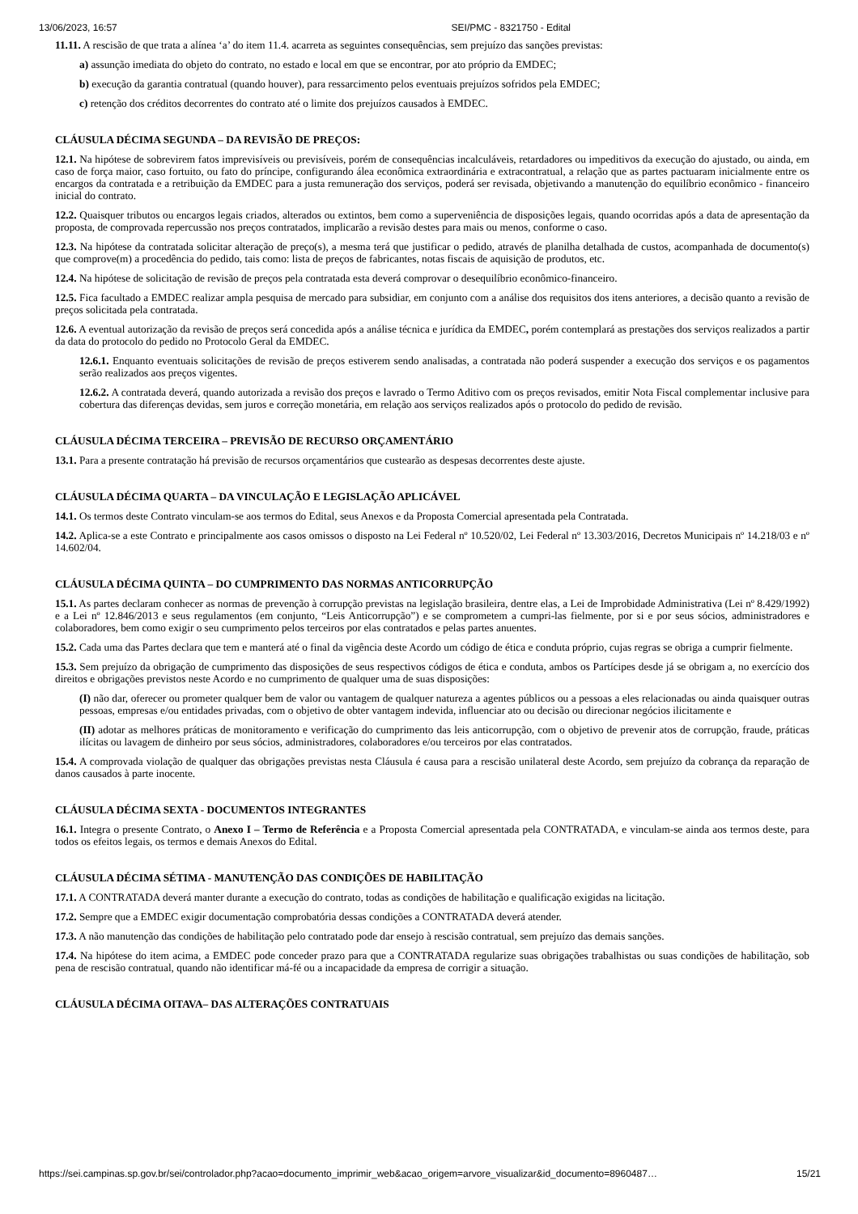13/06/2023, 16:57 SEI/PMC - 8321750 - Edital
11.11. A rescisão de que trata a alínea ‘a’ do item 11.4. acarreta as seguintes consequências, sem prejuízo das sanções previstas:
a) assunção imediata do objeto do contrato, no estado e local em que se encontrar, por ato próprio da EMDEC;
b) execução da garantia contratual (quando houver), para ressarcimento pelos eventuais prejuízos sofridos pela EMDEC;
c) retenção dos créditos decorrentes do contrato até o limite dos prejuízos causados à EMDEC.
CLÁUSULA DÉCIMA SEGUNDA – DA REVISÃO DE PREÇOS:
12.1. Na hipótese de sobrevirem fatos imprevisíveis ou previsíveis, porém de consequências incalculáveis, retardadores ou impeditivos da execução do ajustado, ou ainda, em caso de força maior, caso fortuito, ou fato do príncipe, configurando álea econômica extraordinária e extracontratual, a relação que as partes pactuaram inicialmente entre os encargos da contratada e a retribuição da EMDEC para a justa remuneração dos serviços, poderá ser revisada, objetivando a manutenção do equilíbrio econômico - financeiro inicial do contrato.
12.2. Quaisquer tributos ou encargos legais criados, alterados ou extintos, bem como a superveniência de disposições legais, quando ocorridas após a data de apresentação da proposta, de comprovada repercussão nos preços contratados, implicarão a revisão destes para mais ou menos, conforme o caso.
12.3. Na hipótese da contratada solicitar alteração de preço(s), a mesma terá que justificar o pedido, através de planilha detalhada de custos, acompanhada de documento(s) que comprove(m) a procedência do pedido, tais como: lista de preços de fabricantes, notas fiscais de aquisição de produtos, etc.
12.4. Na hipótese de solicitação de revisão de preços pela contratada esta deverá comprovar o desequilíbrio econômico-financeiro.
12.5. Fica facultado a EMDEC realizar ampla pesquisa de mercado para subsidiar, em conjunto com a análise dos requisitos dos itens anteriores, a decisão quanto a revisão de preços solicitada pela contratada.
12.6. A eventual autorização da revisão de preços será concedida após a análise técnica e jurídica da EMDEC, porém contemplará as prestações dos serviços realizados a partir da data do protocolo do pedido no Protocolo Geral da EMDEC.
12.6.1. Enquanto eventuais solicitações de revisão de preços estiverem sendo analisadas, a contratada não poderá suspender a execução dos serviços e os pagamentos serão realizados aos preços vigentes.
12.6.2. A contratada deverá, quando autorizada a revisão dos preços e lavrado o Termo Aditivo com os preços revisados, emitir Nota Fiscal complementar inclusive para cobertura das diferenças devidas, sem juros e correção monetária, em relação aos serviços realizados após o protocolo do pedido de revisão.
CLÁUSULA DÉCIMA TERCEIRA – PREVISÃO DE RECURSO ORÇAMENTÁRIO
13.1. Para a presente contratação há previsão de recursos orçamentários que custearão as despesas decorrentes deste ajuste.
CLÁUSULA DÉCIMA QUARTA – DA VINCULAÇÃO E LEGISLAÇÃO APLICÁVEL
14.1. Os termos deste Contrato vinculam-se aos termos do Edital, seus Anexos e da Proposta Comercial apresentada pela Contratada.
14.2. Aplica-se a este Contrato e principalmente aos casos omissos o disposto na Lei Federal nº 10.520/02, Lei Federal nº 13.303/2016, Decretos Municipais nº 14.218/03 e nº 14.602/04.
CLÁUSULA DÉCIMA QUINTA – DO CUMPRIMENTO DAS NORMAS ANTICORRUPÇÃO
15.1. As partes declaram conhecer as normas de prevenção à corrupção previstas na legislação brasileira, dentre elas, a Lei de Improbidade Administrativa (Lei nº 8.429/1992) e a Lei nº 12.846/2013 e seus regulamentos (em conjunto, “Leis Anticorrupção”) e se comprometem a cumpri-las fielmente, por si e por seus sócios, administradores e colaboradores, bem como exigir o seu cumprimento pelos terceiros por elas contratados e pelas partes anuentes.
15.2. Cada uma das Partes declara que tem e manterá até o final da vigência deste Acordo um código de ética e conduta próprio, cujas regras se obriga a cumprir fielmente.
15.3. Sem prejuízo da obrigação de cumprimento das disposições de seus respectivos códigos de ética e conduta, ambos os Partícipes desde já se obrigam a, no exercício dos direitos e obrigações previstos neste Acordo e no cumprimento de qualquer uma de suas disposições:
(I) não dar, oferecer ou prometer qualquer bem de valor ou vantagem de qualquer natureza a agentes públicos ou a pessoas a eles relacionadas ou ainda quaisquer outras pessoas, empresas e/ou entidades privadas, com o objetivo de obter vantagem indevida, influenciar ato ou decisão ou direcionar negócios ilicitamente e
(II) adotar as melhores práticas de monitoramento e verificação do cumprimento das leis anticorrupção, com o objetivo de prevenir atos de corrupção, fraude, práticas ilícitas ou lavagem de dinheiro por seus sócios, administradores, colaboradores e/ou terceiros por elas contratados.
15.4. A comprovada violação de qualquer das obrigações previstas nesta Cláusula é causa para a rescisão unilateral deste Acordo, sem prejuízo da cobrança da reparação de danos causados à parte inocente.
CLÁUSULA DÉCIMA SEXTA - DOCUMENTOS INTEGRANTES
16.1. Integra o presente Contrato, o Anexo I – Termo de Referência e a Proposta Comercial apresentada pela CONTRATADA, e vinculam-se ainda aos termos deste, para todos os efeitos legais, os termos e demais Anexos do Edital.
CLÁUSULA DÉCIMA SÉTIMA - MANUTENÇÃO DAS CONDIÇÕES DE HABILITAÇÃO
17.1. A CONTRATADA deverá manter durante a execução do contrato, todas as condições de habilitação e qualificação exigidas na licitação.
17.2. Sempre que a EMDEC exigir documentação comprobatória dessas condições a CONTRATADA deverá atender.
17.3. A não manutenção das condições de habilitação pelo contratado pode dar ensejo à rescisão contratual, sem prejuízo das demais sanções.
17.4. Na hipótese do item acima, a EMDEC pode conceder prazo para que a CONTRATADA regularize suas obrigações trabalhistas ou suas condições de habilitação, sob pena de rescisão contratual, quando não identificar má-fé ou a incapacidade da empresa de corrigir a situação.
CLÁUSULA DÉCIMA OITAVA– DAS ALTERAÇÕES CONTRATUAIS
https://sei.campinas.sp.gov.br/sei/controlador.php?acao=documento_imprimir_web&acao_origem=arvore_visualizar&id_documento=8960487… 15/21